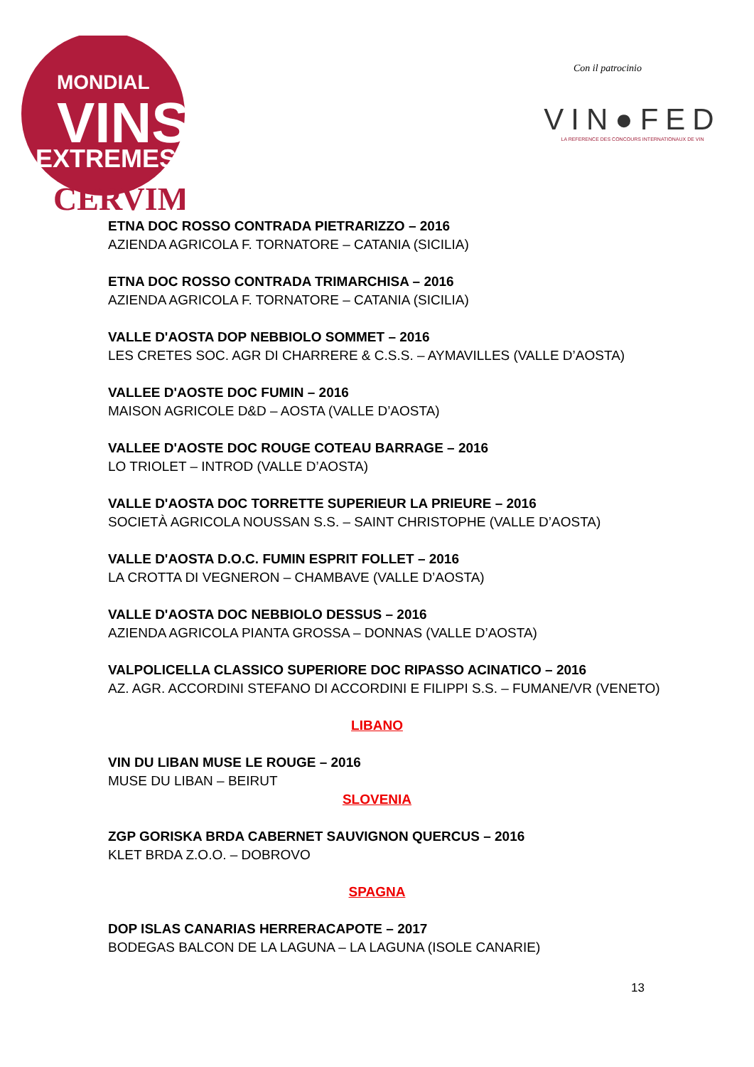MONDIAL
VINS
EXTREMES
CERVIM
Con il patrocinio
VIN●FED
LA REFERENCE DES CONCOURS INTERNATIONAUX DE VIN
ETNA DOC ROSSO CONTRADA PIETRARIZZO – 2016
AZIENDA AGRICOLA F. TORNATORE – CATANIA (SICILIA)
ETNA DOC ROSSO CONTRADA TRIMARCHISA – 2016
AZIENDA AGRICOLA F. TORNATORE – CATANIA (SICILIA)
VALLE D'AOSTA DOP NEBBIOLO SOMMET – 2016
LES CRETES SOC. AGR DI CHARRERE & C.S.S. – AYMAVILLES (VALLE D’AOSTA)
VALLEE D'AOSTE DOC FUMIN – 2016
MAISON AGRICOLE D&D – AOSTA (VALLE D’AOSTA)
VALLEE D'AOSTE DOC ROUGE COTEAU BARRAGE – 2016
LO TRIOLET – INTROD (VALLE D’AOSTA)
VALLE D'AOSTA DOC TORRETTE SUPERIEUR LA PRIEURE – 2016
SOCIETÀ AGRICOLA NOUSSAN S.S. – SAINT CHRISTOPHE (VALLE D’AOSTA)
VALLE D'AOSTA D.O.C. FUMIN ESPRIT FOLLET – 2016
LA CROTTA DI VEGNERON – CHAMBAVE (VALLE D’AOSTA)
VALLE D'AOSTA DOC NEBBIOLO DESSUS – 2016
AZIENDA AGRICOLA PIANTA GROSSA – DONNAS (VALLE D’AOSTA)
VALPOLICELLA CLASSICO SUPERIORE DOC RIPASSO ACINATICO – 2016
AZ. AGR. ACCORDINI STEFANO DI ACCORDINI E FILIPPI S.S. – FUMANE/VR (VENETO)
LIBANO
VIN DU LIBAN MUSE LE ROUGE – 2016
MUSE DU LIBAN – BEIRUT
SLOVENIA
ZGP GORISKA BRDA CABERNET SAUVIGNON QUERCUS – 2016
KLET BRDA Z.O.O. – DOBROVO
SPAGNA
DOP ISLAS CANARIAS HERRERACAPOTE – 2017
BODEGAS BALCON DE LA LAGUNA – LA LAGUNA (ISOLE CANARIE)
13